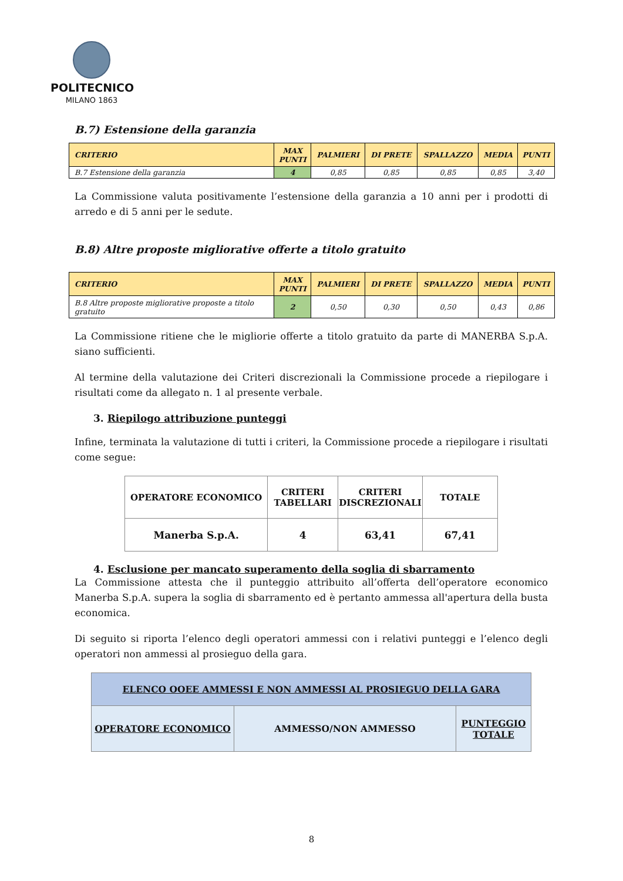POLITECNICO
MILANO 1863
B.7) Estensione della garanzia
| CRITERIO | MAX PUNTI | PALMIERI | DI PRETE | SPALLAZZO | MEDIA | PUNTI |
| --- | --- | --- | --- | --- | --- | --- |
| B.7 Estensione della garanzia | 4 | 0,85 | 0,85 | 0,85 | 0,85 | 3,40 |
La Commissione valuta positivamente l’estensione della garanzia a 10 anni per i prodotti di arredo e di 5 anni per le sedute.
B.8) Altre proposte migliorative offerte a titolo gratuito
| CRITERIO | MAX PUNTI | PALMIERI | DI PRETE | SPALLAZZO | MEDIA | PUNTI |
| --- | --- | --- | --- | --- | --- | --- |
| B.8 Altre proposte migliorative proposte a titolo gratuito | 2 | 0,50 | 0,30 | 0,50 | 0,43 | 0,86 |
La Commissione ritiene che le migliorie offerte a titolo gratuito da parte di MANERBA S.p.A. siano sufficienti.
Al termine della valutazione dei Criteri discrezionali la Commissione procede a riepilogare i risultati come da allegato n. 1 al presente verbale.
3. Riepilogo attribuzione punteggi
Infine, terminata la valutazione di tutti i criteri, la Commissione procede a riepilogare i risultati come segue:
| OPERATORE ECONOMICO | CRITERI TABELLARI | CRITERI DISCREZIONALI | TOTALE |
| --- | --- | --- | --- |
| Manerba S.p.A. | 4 | 63,41 | 67,41 |
4. Esclusione per mancato superamento della soglia di sbarramento
La Commissione attesta che il punteggio attribuito all’offerta dell’operatore economico Manerba S.p.A. supera la soglia di sbarramento ed è pertanto ammessa all'apertura della busta economica.
Di seguito si riporta l’elenco degli operatori ammessi con i relativi punteggi e l’elenco degli operatori non ammessi al prosieguo della gara.
| ELENCO OOEE AMMESSI E NON AMMESSI AL PROSIEGUO DELLA GARA | | |
| --- | --- | --- |
| OPERATORE ECONOMICO | AMMESSO/NON AMMESSO | PUNTEGGIO TOTALE |
8